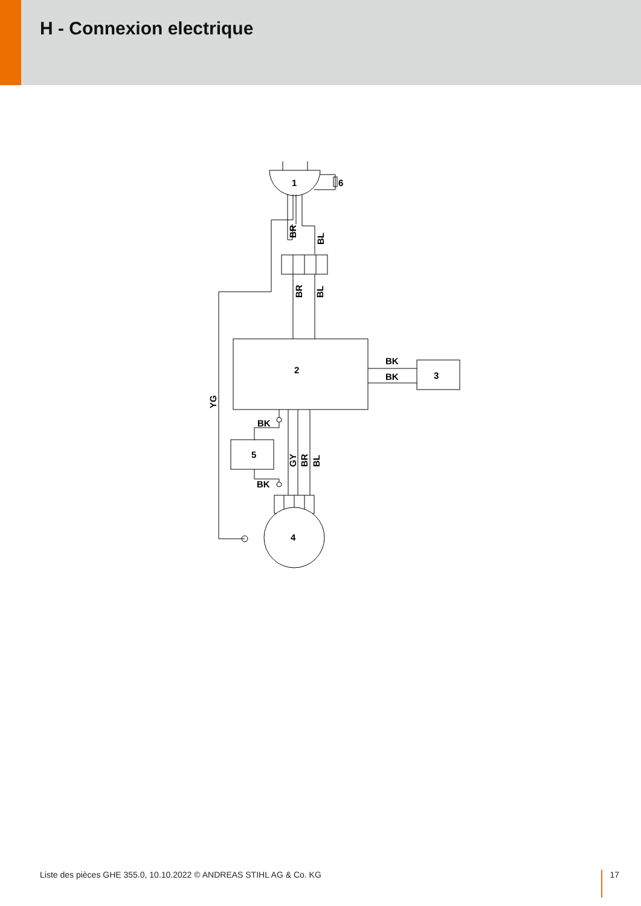H - Connexion electrique
1
6
2
3
4
5
BK
BK
BK
BK
BR
BL
BR
BL
YG
GY
BR
BL
Liste des pièces GHE 355.0, 10.10.2022 © ANDREAS STIHL AG & Co. KG 17